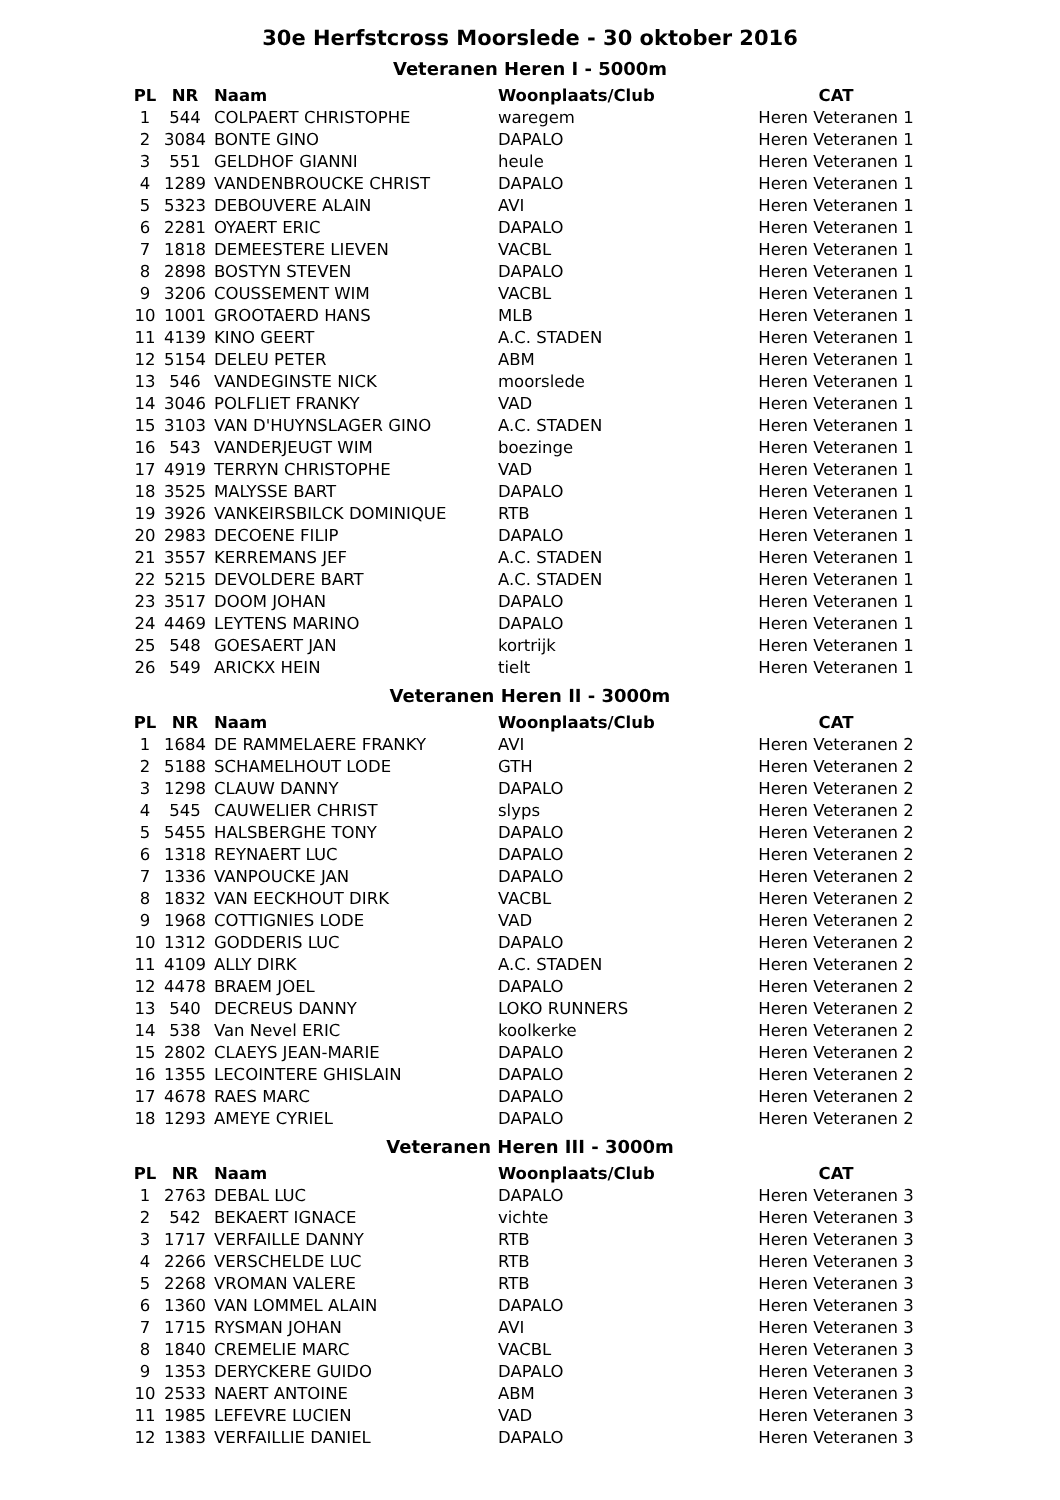30e Herfstcross Moorslede - 30 oktober 2016
Veteranen Heren I - 5000m
| PL | NR | Naam | Woonplaats/Club | CAT |
| --- | --- | --- | --- | --- |
| 1 | 544 | COLPAERT CHRISTOPHE | waregem | Heren Veteranen 1 |
| 2 | 3084 | BONTE GINO | DAPALO | Heren Veteranen 1 |
| 3 | 551 | GELDHOF GIANNI | heule | Heren Veteranen 1 |
| 4 | 1289 | VANDENBROUCKE CHRIST | DAPALO | Heren Veteranen 1 |
| 5 | 5323 | DEBOUVERE ALAIN | AVI | Heren Veteranen 1 |
| 6 | 2281 | OYAERT ERIC | DAPALO | Heren Veteranen 1 |
| 7 | 1818 | DEMEESTERE LIEVEN | VACBL | Heren Veteranen 1 |
| 8 | 2898 | BOSTYN STEVEN | DAPALO | Heren Veteranen 1 |
| 9 | 3206 | COUSSEMENT WIM | VACBL | Heren Veteranen 1 |
| 10 | 1001 | GROOTAERD HANS | MLB | Heren Veteranen 1 |
| 11 | 4139 | KINO GEERT | A.C. STADEN | Heren Veteranen 1 |
| 12 | 5154 | DELEU PETER | ABM | Heren Veteranen 1 |
| 13 | 546 | VANDEGINSTE NICK | moorslede | Heren Veteranen 1 |
| 14 | 3046 | POLFLIET FRANKY | VAD | Heren Veteranen 1 |
| 15 | 3103 | VAN D'HUYNSLAGER GINO | A.C. STADEN | Heren Veteranen 1 |
| 16 | 543 | VANDERJEUGT WIM | boezinge | Heren Veteranen 1 |
| 17 | 4919 | TERRYN CHRISTOPHE | VAD | Heren Veteranen 1 |
| 18 | 3525 | MALYSSE BART | DAPALO | Heren Veteranen 1 |
| 19 | 3926 | VANKEIRSBILCK DOMINIQUE | RTB | Heren Veteranen 1 |
| 20 | 2983 | DECOENE FILIP | DAPALO | Heren Veteranen 1 |
| 21 | 3557 | KERREMANS JEF | A.C. STADEN | Heren Veteranen 1 |
| 22 | 5215 | DEVOLDERE BART | A.C. STADEN | Heren Veteranen 1 |
| 23 | 3517 | DOOM JOHAN | DAPALO | Heren Veteranen 1 |
| 24 | 4469 | LEYTENS MARINO | DAPALO | Heren Veteranen 1 |
| 25 | 548 | GOESAERT JAN | kortrijk | Heren Veteranen 1 |
| 26 | 549 | ARICKX HEIN | tielt | Heren Veteranen 1 |
Veteranen Heren II - 3000m
| PL | NR | Naam | Woonplaats/Club | CAT |
| --- | --- | --- | --- | --- |
| 1 | 1684 | DE RAMMELAERE FRANKY | AVI | Heren Veteranen 2 |
| 2 | 5188 | SCHAMELHOUT LODE | GTH | Heren Veteranen 2 |
| 3 | 1298 | CLAUW DANNY | DAPALO | Heren Veteranen 2 |
| 4 | 545 | CAUWELIER CHRIST | slyps | Heren Veteranen 2 |
| 5 | 5455 | HALSBERGHE TONY | DAPALO | Heren Veteranen 2 |
| 6 | 1318 | REYNAERT LUC | DAPALO | Heren Veteranen 2 |
| 7 | 1336 | VANPOUCKE JAN | DAPALO | Heren Veteranen 2 |
| 8 | 1832 | VAN EECKHOUT DIRK | VACBL | Heren Veteranen 2 |
| 9 | 1968 | COTTIGNIES LODE | VAD | Heren Veteranen 2 |
| 10 | 1312 | GODDERIS LUC | DAPALO | Heren Veteranen 2 |
| 11 | 4109 | ALLY DIRK | A.C. STADEN | Heren Veteranen 2 |
| 12 | 4478 | BRAEM JOEL | DAPALO | Heren Veteranen 2 |
| 13 | 540 | DECREUS DANNY | LOKO RUNNERS | Heren Veteranen 2 |
| 14 | 538 | Van Nevel ERIC | koolkerke | Heren Veteranen 2 |
| 15 | 2802 | CLAEYS JEAN-MARIE | DAPALO | Heren Veteranen 2 |
| 16 | 1355 | LECOINTERE GHISLAIN | DAPALO | Heren Veteranen 2 |
| 17 | 4678 | RAES MARC | DAPALO | Heren Veteranen 2 |
| 18 | 1293 | AMEYE CYRIEL | DAPALO | Heren Veteranen 2 |
Veteranen Heren III - 3000m
| PL | NR | Naam | Woonplaats/Club | CAT |
| --- | --- | --- | --- | --- |
| 1 | 2763 | DEBAL LUC | DAPALO | Heren Veteranen 3 |
| 2 | 542 | BEKAERT IGNACE | vichte | Heren Veteranen 3 |
| 3 | 1717 | VERFAILLE DANNY | RTB | Heren Veteranen 3 |
| 4 | 2266 | VERSCHELDE LUC | RTB | Heren Veteranen 3 |
| 5 | 2268 | VROMAN VALERE | RTB | Heren Veteranen 3 |
| 6 | 1360 | VAN LOMMEL ALAIN | DAPALO | Heren Veteranen 3 |
| 7 | 1715 | RYSMAN JOHAN | AVI | Heren Veteranen 3 |
| 8 | 1840 | CREMELIE MARC | VACBL | Heren Veteranen 3 |
| 9 | 1353 | DERYCKERE GUIDO | DAPALO | Heren Veteranen 3 |
| 10 | 2533 | NAERT ANTOINE | ABM | Heren Veteranen 3 |
| 11 | 1985 | LEFEVRE LUCIEN | VAD | Heren Veteranen 3 |
| 12 | 1383 | VERFAILLIE DANIEL | DAPALO | Heren Veteranen 3 |